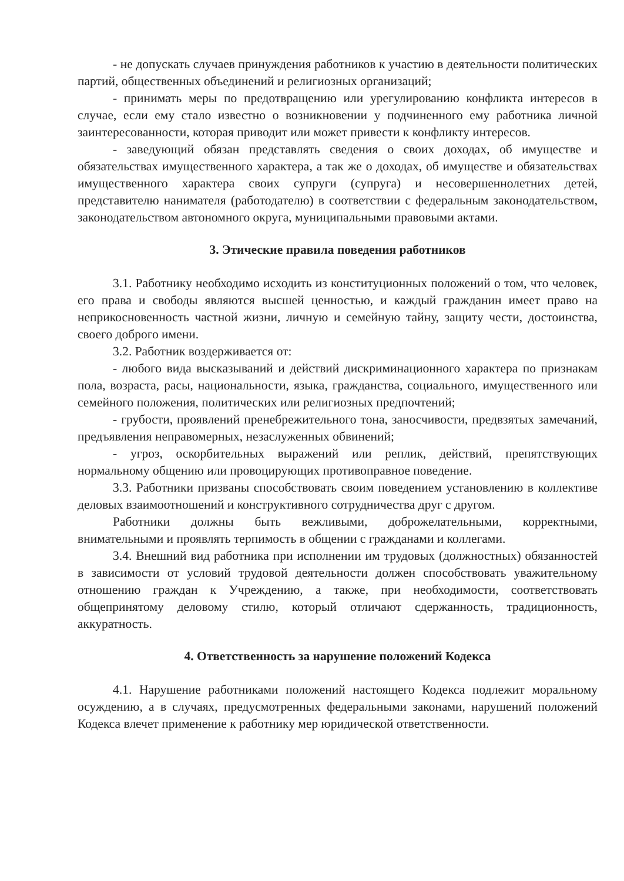- не допускать случаев принуждения работников к участию в деятельности политических партий, общественных объединений и религиозных организаций;
- принимать меры по предотвращению или урегулированию конфликта интересов в случае, если ему стало известно о возникновении у подчиненного ему работника личной заинтересованности, которая приводит или может привести к конфликту интересов.
- заведующий обязан представлять сведения о своих доходах, об имуществе и обязательствах имущественного характера, а так же о доходах, об имуществе и обязательствах имущественного характера своих супруги (супруга) и несовершеннолетних детей, представителю нанимателя (работодателю) в соответствии с федеральным законодательством, законодательством автономного округа, муниципальными правовыми актами.
3. Этические правила поведения работников
3.1. Работнику необходимо исходить из конституционных положений о том, что человек, его права и свободы являются высшей ценностью, и каждый гражданин имеет право на неприкосновенность частной жизни, личную и семейную тайну, защиту чести, достоинства, своего доброго имени.
3.2. Работник воздерживается от:
- любого вида высказываний и действий дискриминационного характера по признакам пола, возраста, расы, национальности, языка, гражданства, социального, имущественного или семейного положения, политических или религиозных предпочтений;
- грубости, проявлений пренебрежительного тона, заносчивости, предвзятых замечаний, предъявления неправомерных, незаслуженных обвинений;
- угроз, оскорбительных выражений или реплик, действий, препятствующих нормальному общению или провоцирующих противоправное поведение.
3.3. Работники призваны способствовать своим поведением установлению в коллективе деловых взаимоотношений и конструктивного сотрудничества друг с другом.
Работники должны быть вежливыми, доброжелательными, корректными, внимательными и проявлять терпимость в общении с гражданами и коллегами.
3.4. Внешний вид работника при исполнении им трудовых (должностных) обязанностей в зависимости от условий трудовой деятельности должен способствовать уважительному отношению граждан к Учреждению, а также, при необходимости, соответствовать общепринятому деловому стилю, который отличают сдержанность, традиционность, аккуратность.
4. Ответственность за нарушение положений Кодекса
4.1. Нарушение работниками положений настоящего Кодекса подлежит моральному осуждению, а в случаях, предусмотренных федеральными законами, нарушений положений Кодекса влечет применение к работнику мер юридической ответственности.